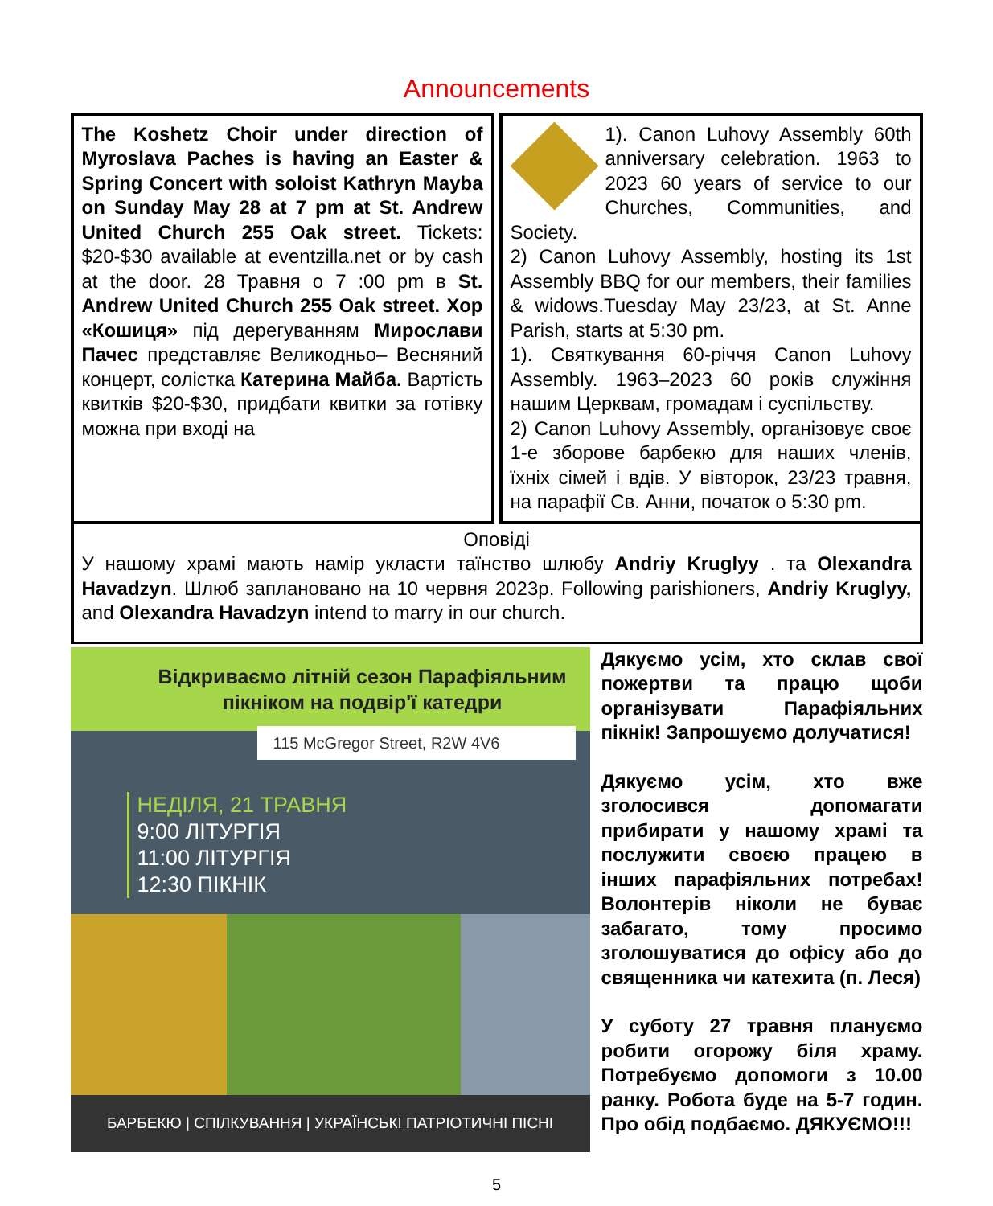Announcements
The Koshetz Choir under direction of Myroslava Paches is having an Easter & Spring Concert with soloist Kathryn Mayba on Sunday May 28 at 7 pm at St. Andrew United Church 255 Oak street. Tickets: $20-$30 available at eventzilla.net or by cash at the door. 28 Травня о 7 :00 pm в St. Andrew United Church 255 Oak street. Хор «Кошиця» під дерегуванням Мирослави Пачес представляє Великодньо– Весняний концерт, солістка Катерина Майба. Вартість квитків $20-$30, придбати квитки за готівку можна при вході на
1). Canon Luhovy Assembly 60th anniversary celebration. 1963 to 2023 60 years of service to our Churches, Communities, and Society.
2) Canon Luhovy Assembly, hosting its 1st Assembly BBQ for our members, their families & widows.Tuesday May 23/23, at St. Anne Parish, starts at 5:30 pm.
1). Святкування 60-річчя Canon Luhovy Assembly. 1963–2023 60 років служіння нашим Церквам, громадам і суспільству.
2) Canon Luhovy Assembly, організовує своє 1-е зборове барбекю для наших членів, їхніх сімей і вдів. У вівторок, 23/23 травня, на парафії Св. Анни, початок о 5:30 pm.
Оповіді
У нашому храмі мають намір укласти таїнство шлюбу Andriy Kruglyy . та Olexandra Havadzyn. Шлюб заплановано на 10 червня 2023р. Following parishioners, Andriy Kruglyy, and Olexandra Havadzyn intend to marry in our church.
Відкриваємо літній сезон Парафіяльним пікніком на подвір'ї катедри
115 McGregor Street, R2W 4V6
НЕДІЛЯ, 21 ТРАВНЯ
9:00 ЛІТУРГІЯ
11:00 ЛІТУРГІЯ
12:30 ПІКНІК
БАРБЕКЮ | СПІЛКУВАННЯ | УКРАЇНСЬКІ ПАТРІОТИЧНІ ПІСНІ
Дякуємо усім, хто склав свої пожертви та працю щоби організувати Парафіяльних пікнік! Запрошуємо долучатися!
Дякуємо усім, хто вже зголосився допомагати прибирати у нашому храмі та послужити своєю працею в інших парафіяльних потребах! Волонтерів ніколи не буває забагато, тому просимо зголошуватися до офісу або до священника чи катехита (п. Леся)
У суботу 27 травня плануємо робити огорожу біля храму. Потребуємо допомоги з 10.00 ранку. Робота буде на 5-7 годин. Про обід подбаємо. ДЯКУЄМО!!!
5